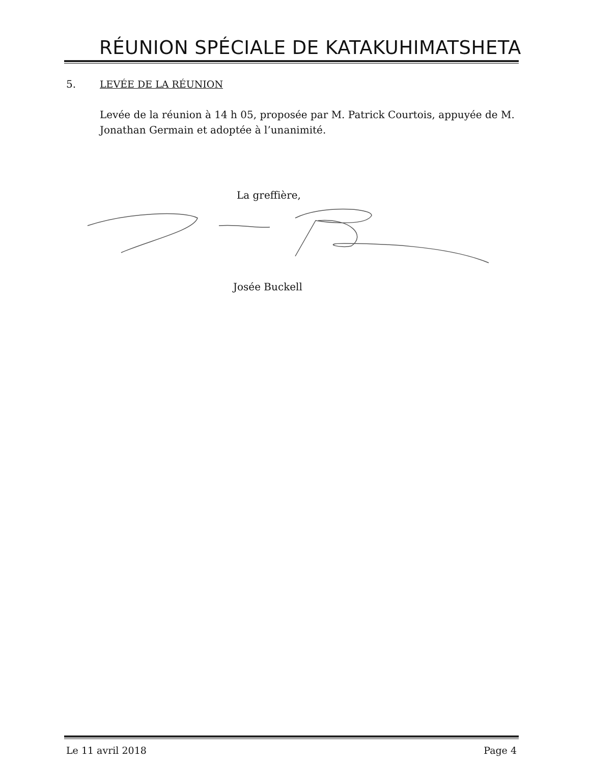RÉUNION SPÉCIALE DE KATAKUHIMATSHETA
5. LEVÉE DE LA RÉUNION
Levée de la réunion à 14 h 05, proposée par M. Patrick Courtois, appuyée de M. Jonathan Germain et adoptée à l’unanimité.
La greffière,
Josée Buckell
Le 11 avril 2018 Page 4